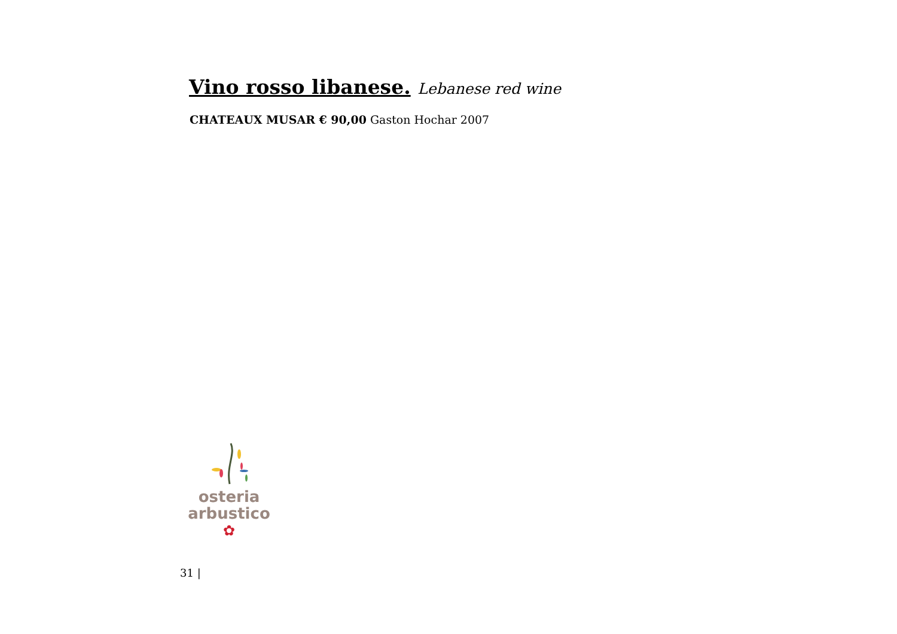Vino rosso libanese. Lebanese red wine
CHATEAUX MUSAR € 90,00 Gaston Hochar 2007
osteria
arbustico
✿
31 |